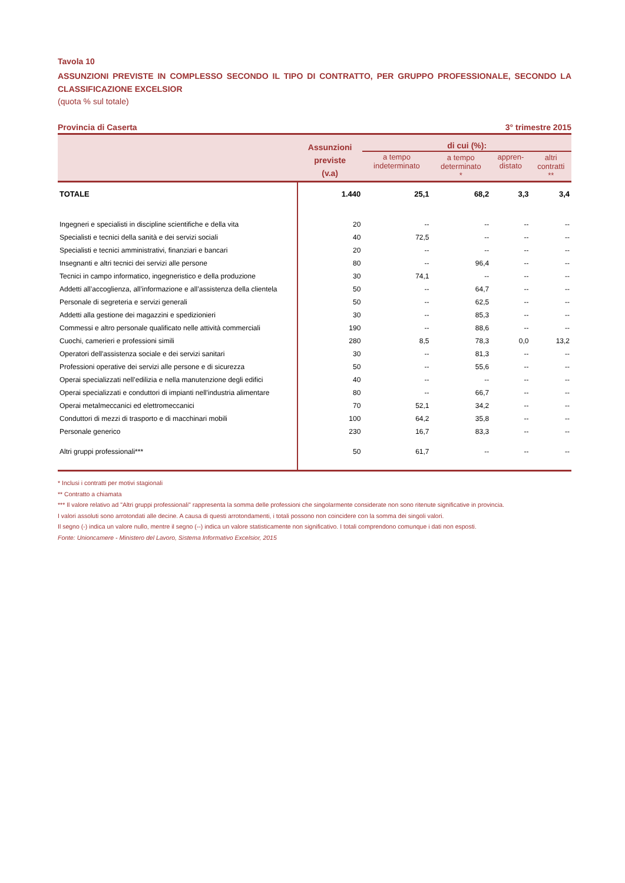Tavola 10
ASSUNZIONI PREVISTE IN COMPLESSO SECONDO IL TIPO DI CONTRATTO, PER GRUPPO PROFESSIONALE, SECONDO LA CLASSIFICAZIONE EXCELSIOR
(quota % sul totale)
Provincia di Caserta 3° trimestre 2015
| | Assunzioni previste (v.a) | di cui (%): | | | |
| --- | --- | --- | --- | --- | --- |
| | | a tempo indeterminato | a tempo determinato * | appren- distato | altri contratti ** |
| TOTALE | 1.440 | 25,1 | 68,2 | 3,3 | 3,4 |
| Ingegneri e specialisti in discipline scientifiche e della vita | 20 | -- | -- | -- | -- |
| Specialisti e tecnici della sanità e dei servizi sociali | 40 | 72,5 | -- | -- | -- |
| Specialisti e tecnici amministrativi, finanziari e bancari | 20 | -- | -- | -- | -- |
| Insegnanti e altri tecnici dei servizi alle persone | 80 | -- | 96,4 | -- | -- |
| Tecnici in campo informatico, ingegneristico e della produzione | 30 | 74,1 | -- | -- | -- |
| Addetti all’accoglienza, all’informazione e all’assistenza della clientela | 50 | -- | 64,7 | -- | -- |
| Personale di segreteria e servizi generali | 50 | -- | 62,5 | -- | -- |
| Addetti alla gestione dei magazzini e spedizionieri | 30 | -- | 85,3 | -- | -- |
| Commessi e altro personale qualificato nelle attività commerciali | 190 | -- | 88,6 | -- | -- |
| Cuochi, camerieri e professioni simili | 280 | 8,5 | 78,3 | 0,0 | 13,2 |
| Operatori dell'assistenza sociale e dei servizi sanitari | 30 | -- | 81,3 | -- | -- |
| Professioni operative dei servizi alle persone e di sicurezza | 50 | -- | 55,6 | -- | -- |
| Operai specializzati nell’edilizia e nella manutenzione degli edifici | 40 | -- | -- | -- | -- |
| Operai specializzati e conduttori di impianti nell'industria alimentare | 80 | -- | 66,7 | -- | -- |
| Operai metalmeccanici ed elettromeccanici | 70 | 52,1 | 34,2 | -- | -- |
| Conduttori di mezzi di trasporto e di macchinari mobili | 100 | 64,2 | 35,8 | -- | -- |
| Personale generico | 230 | 16,7 | 83,3 | -- | -- |
| Altri gruppi professionali*** | 50 | 61,7 | -- | -- | -- |
* Inclusi i contratti per motivi stagionali
** Contratto a chiamata
*** Il valore relativo ad "Altri gruppi professionali" rappresenta la somma delle professioni che singolarmente considerate non sono ritenute significative in provincia.
I valori assoluti sono arrotondati alle decine. A causa di questi arrotondamenti, i totali possono non coincidere con la somma dei singoli valori.
Il segno (-) indica un valore nullo, mentre il segno (--) indica un valore statisticamente non significativo. I totali comprendono comunque i dati non esposti.
Fonte: Unioncamere - Ministero del Lavoro, Sistema Informativo Excelsior, 2015